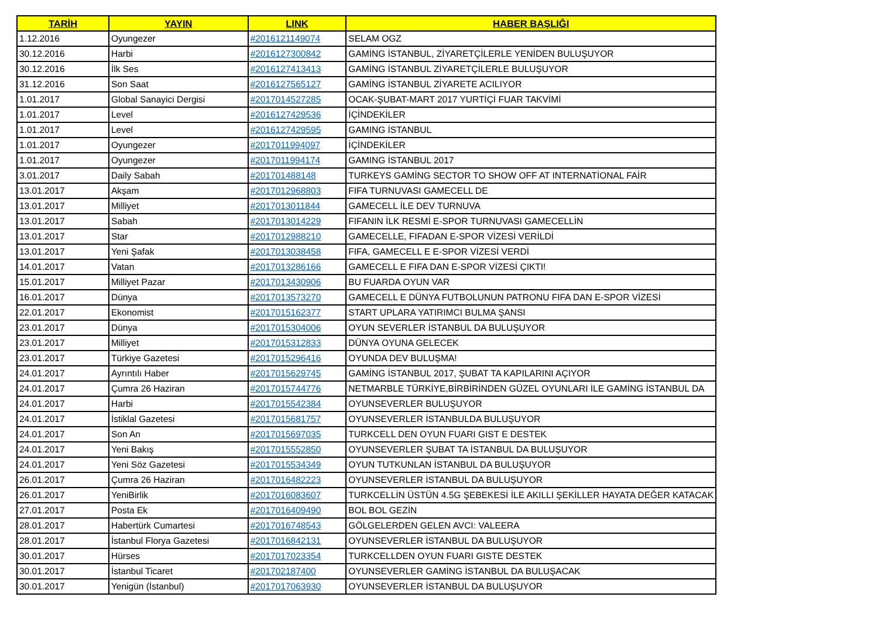| TARİH | YAYIN | LINK | HABER BAŞLIĞI |
| --- | --- | --- | --- |
| 1.12.2016 | Oyungezer | #2016121149074 | SELAM OGZ |
| 30.12.2016 | Harbi | #2016127300842 | GAMİNG İSTANBUL, ZİYARETÇİLERLE YENİDEN BULUŞUYOR |
| 30.12.2016 | İlk Ses | #2016127413413 | GAMİNG İSTANBUL ZİYARETÇİLERLE BULUŞUYOR |
| 31.12.2016 | Son Saat | #2016127565127 | GAMİNG İSTANBUL ZİYARETE ACILIYOR |
| 1.01.2017 | Global Sanayici Dergisi | #2017014527285 | OCAK-ŞUBAT-MART 2017 YURTİÇİ FUAR TAKVİMİ |
| 1.01.2017 | Level | #2016127429536 | İÇİNDEKİLER |
| 1.01.2017 | Level | #2016127429595 | GAMING İSTANBUL |
| 1.01.2017 | Oyungezer | #2017011994097 | İÇİNDEKİLER |
| 1.01.2017 | Oyungezer | #2017011994174 | GAMING İSTANBUL 2017 |
| 3.01.2017 | Daily Sabah | #201701488148 | TURKEYS GAMİNG SECTOR TO SHOW OFF AT INTERNATİONAL FAİR |
| 13.01.2017 | Akşam | #2017012968803 | FIFA TURNUVASI GAMECELL DE |
| 13.01.2017 | Milliyet | #2017013011844 | GAMECELL İLE DEV TURNUVA |
| 13.01.2017 | Sabah | #2017013014229 | FIFANIN İLK RESMİ E-SPOR TURNUVASI GAMECELLİN |
| 13.01.2017 | Star | #2017012988210 | GAMECELLE, FIFADAN E-SPOR VİZESİ VERİLDİ |
| 13.01.2017 | Yeni Şafak | #2017013038458 | FIFA, GAMECELL E E-SPOR VİZESİ VERDİ |
| 14.01.2017 | Vatan | #2017013286166 | GAMECELL E FIFA DAN E-SPOR VİZESİ ÇIKTI! |
| 15.01.2017 | Milliyet Pazar | #2017013430906 | BU FUARDA OYUN VAR |
| 16.01.2017 | Dünya | #2017013573270 | GAMECELL E DÜNYA FUTBOLUNUN PATRONU FIFA DAN E-SPOR VİZESİ |
| 22.01.2017 | Ekonomist | #2017015162377 | START UPLARA YATIRIMCI BULMA ŞANSI |
| 23.01.2017 | Dünya | #2017015304006 | OYUN SEVERLER İSTANBUL DA BULUŞUYOR |
| 23.01.2017 | Milliyet | #2017015312833 | DÜNYA OYUNA GELECEK |
| 23.01.2017 | Türkiye Gazetesi | #2017015296416 | OYUNDA DEV BULUŞMA! |
| 24.01.2017 | Ayrıntılı Haber | #2017015629745 | GAMİNG İSTANBUL 2017, ŞUBAT TA KAPILARINI AÇIYOR |
| 24.01.2017 | Çumra 26 Haziran | #2017015744776 | NETMARBLE TÜRKİYE,BİRBİRİNDEN GÜZEL OYUNLARI İLE GAMİNG İSTANBUL DA |
| 24.01.2017 | Harbi | #2017015542384 | OYUNSEVERLER BULUŞUYOR |
| 24.01.2017 | İstiklal Gazetesi | #2017015681757 | OYUNSEVERLER İSTANBULDA BULUŞUYOR |
| 24.01.2017 | Son An | #2017015697035 | TURKCELL DEN OYUN FUARI GIST E DESTEK |
| 24.01.2017 | Yeni Bakış | #2017015552850 | OYUNSEVERLER ŞUBAT TA İSTANBUL DA BULUŞUYOR |
| 24.01.2017 | Yeni Söz Gazetesi | #2017015534349 | OYUN TUTKUNLAN İSTANBUL DA BULUŞUYOR |
| 26.01.2017 | Çumra 26 Haziran | #2017016482223 | OYUNSEVERLER İSTANBUL DA BULUŞUYOR |
| 26.01.2017 | YeniBirlik | #2017016083607 | TURKCELLİN ÜSTÜN 4.5G ŞEBEKESİ İLE AKILLI ŞEKİLLER HAYATA DEĞER KATACAK |
| 27.01.2017 | Posta Ek | #2017016409490 | BOL BOL GEZİN |
| 28.01.2017 | Habertürk Cumartesi | #2017016748543 | GÖLGELERDEN GELEN AVCI: VALEERA |
| 28.01.2017 | İstanbul Florya Gazetesi | #2017016842131 | OYUNSEVERLER İSTANBUL DA BULUŞUYOR |
| 30.01.2017 | Hürses | #2017017023354 | TURKCELLDEN OYUN FUARI GISTE DESTEK |
| 30.01.2017 | İstanbul Ticaret | #201702187400 | OYUNSEVERLER GAMİNG İSTANBUL DA BULUŞACAK |
| 30.01.2017 | Yenigün (İstanbul) | #2017017063930 | OYUNSEVERLER İSTANBUL DA BULUŞUYOR |